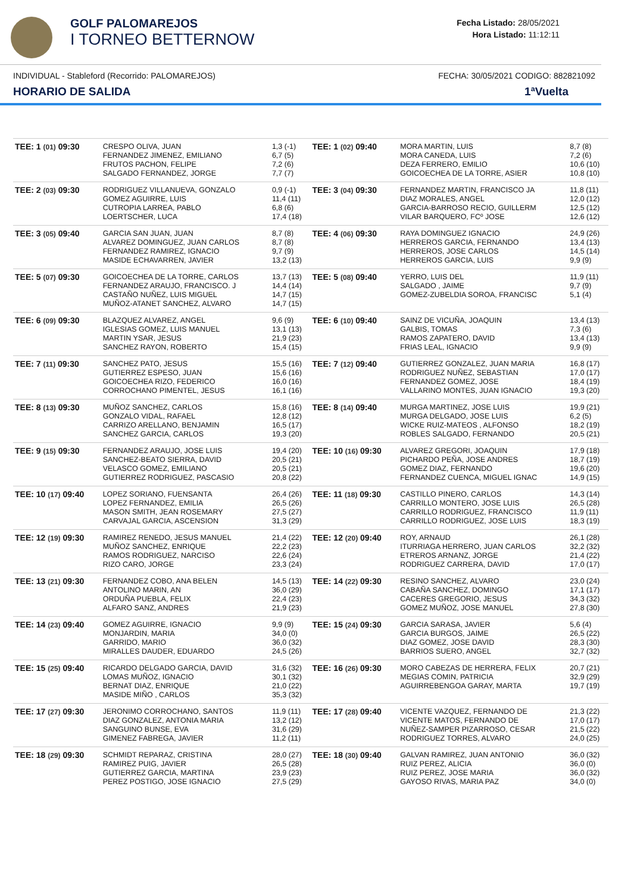GOLF PALOMAREJOS
I TORNEO BETTERNOW
Fecha Listado: 28/05/2021
Hora Listado: 11:12:11
INDIVIDUAL - Stableford (Recorrido: PALOMAREJOS) FECHA: 30/05/2021 CODIGO: 882821092
HORARIO DE SALIDA 1ªVuelta
| TEE: 1 (01) 09:30 | CRESPO OLIVA, JUAN FERNANDEZ JIMENEZ, EMILIANO FRUTOS PACHON, FELIPE SALGADO FERNANDEZ, JORGE | 1,3 (-1) 6,7 (5) 7,2 (6) 7,7 (7) | TEE: 1 (02) 09:40 | MORA MARTIN, LUIS MORA CANEDA, LUIS DEZA FERRERO, EMILIO GOICOECHEA DE LA TORRE, ASIER | 8,7 (8) 7,2 (6) 10,6 (10) 10,8 (10) |
| TEE: 2 (03) 09:30 | RODRIGUEZ VILLANUEVA, GONZALO GOMEZ AGUIRRE, LUIS CUTROPIA LARREA, PABLO LOERTSCHER, LUCA | 0,9 (-1) 11,4 (11) 6,8 (6) 17,4 (18) | TEE: 3 (04) 09:30 | FERNANDEZ MARTIN, FRANCISCO JA DIAZ MORALES, ANGEL GARCIA-BARROSO RECIO, GUILLERM VILAR BARQUERO, FCº JOSE | 11,8 (11) 12,0 (12) 12,5 (12) 12,6 (12) |
| TEE: 3 (05) 09:40 | GARCIA SAN JUAN, JUAN ALVAREZ DOMINGUEZ, JUAN CARLOS FERNANDEZ RAMIREZ, IGNACIO MASIDE ECHAVARREN, JAVIER | 8,7 (8) 8,7 (8) 9,7 (9) 13,2 (13) | TEE: 4 (06) 09:30 | RAYA DOMINGUEZ IGNACIO HERREROS GARCIA, FERNANDO HERREROS, JOSE CARLOS HERREROS GARCIA, LUIS | 24,9 (26) 13,4 (13) 14,5 (14) 9,9 (9) |
| TEE: 5 (07) 09:30 | GOICOECHEA DE LA TORRE, CARLOS FERNANDEZ ARAUJO, FRANCISCO. J CASTAÑO NUÑEZ, LUIS MIGUEL MUÑOZ-ATANET SANCHEZ, ALVARO | 13,7 (13) 14,4 (14) 14,7 (15) 14,7 (15) | TEE: 5 (08) 09:40 | YERRO, LUIS DEL SALGADO , JAIME GOMEZ-ZUBELDIA SOROA, FRANCISC | 11,9 (11) 9,7 (9) 5,1 (4) |
| TEE: 6 (09) 09:30 | BLAZQUEZ ALVAREZ, ANGEL IGLESIAS GOMEZ, LUIS MANUEL MARTIN YSAR, JESUS SANCHEZ RAYON, ROBERTO | 9,6 (9) 13,1 (13) 21,9 (23) 15,4 (15) | TEE: 6 (10) 09:40 | SAINZ DE VICUÑA, JOAQUIN GALBIS, TOMAS RAMOS ZAPATERO, DAVID FRIAS LEAL, IGNACIO | 13,4 (13) 7,3 (6) 13,4 (13) 9,9 (9) |
| TEE: 7 (11) 09:30 | SANCHEZ PATO, JESUS GUTIERREZ ESPESO, JUAN GOICOECHEA RIZO, FEDERICO CORROCHANO PIMENTEL, JESUS | 15,5 (16) 15,6 (16) 16,0 (16) 16,1 (16) | TEE: 7 (12) 09:40 | GUTIERREZ GONZALEZ, JUAN MARIA RODRIGUEZ NUÑEZ, SEBASTIAN FERNANDEZ GOMEZ, JOSE VALLARINO MONTES, JUAN IGNACIO | 16,8 (17) 17,0 (17) 18,4 (19) 19,3 (20) |
| TEE: 8 (13) 09:30 | MUÑOZ SANCHEZ, CARLOS GONZALO VIDAL, RAFAEL CARRIZO ARELLANO, BENJAMIN SANCHEZ GARCIA, CARLOS | 15,8 (16) 12,8 (12) 16,5 (17) 19,3 (20) | TEE: 8 (14) 09:40 | MURGA MARTINEZ, JOSE LUIS MURGA DELGADO, JOSE LUIS WICKE RUIZ-MATEOS , ALFONSO ROBLES SALGADO, FERNANDO | 19,9 (21) 6,2 (5) 18,2 (19) 20,5 (21) |
| TEE: 9 (15) 09:30 | FERNANDEZ ARAUJO, JOSE LUIS SANCHEZ-BEATO SIERRA, DAVID VELASCO GOMEZ, EMILIANO GUTIERREZ RODRIGUEZ, PASCASIO | 19,4 (20) 20,5 (21) 20,5 (21) 20,8 (22) | TEE: 10 (16) 09:30 | ALVAREZ GREGORI, JOAQUIN PICHARDO PEÑA, JOSE ANDRES GOMEZ DIAZ, FERNANDO FERNANDEZ CUENCA, MIGUEL IGNAC | 17,9 (18) 18,7 (19) 19,6 (20) 14,9 (15) |
| TEE: 10 (17) 09:40 | LOPEZ SORIANO, FUENSANTA LOPEZ FERNANDEZ, EMILIA MASON SMITH, JEAN ROSEMARY CARVAJAL GARCIA, ASCENSION | 26,4 (26) 26,5 (26) 27,5 (27) 31,3 (29) | TEE: 11 (18) 09:30 | CASTILLO PINERO, CARLOS CARRILLO MONTERO, JOSE LUIS CARRILLO RODRIGUEZ, FRANCISCO CARRILLO RODRIGUEZ, JOSE LUIS | 14,3 (14) 26,5 (28) 11,9 (11) 18,3 (19) |
| TEE: 12 (19) 09:30 | RAMIREZ RENEDO, JESUS MANUEL MUÑOZ SANCHEZ, ENRIQUE RAMOS RODRIGUEZ, NARCISO RIZO CARO, JORGE | 21,4 (22) 22,2 (23) 22,6 (24) 23,3 (24) | TEE: 12 (20) 09:40 | ROY, ARNAUD ITURRIAGA HERRERO, JUAN CARLOS ETREROS ARNANZ, JORGE RODRIGUEZ CARRERA, DAVID | 26,1 (28) 32,2 (32) 21,4 (22) 17,0 (17) |
| TEE: 13 (21) 09:30 | FERNANDEZ COBO, ANA BELEN ANTOLINO MARIN, AN ORDUÑA PUEBLA, FELIX ALFARO SANZ, ANDRES | 14,5 (13) 36,0 (29) 22,4 (23) 21,9 (23) | TEE: 14 (22) 09:30 | RESINO SANCHEZ, ALVARO CABAÑA SANCHEZ, DOMINGO CACERES GREGORIO, JESUS GOMEZ MUÑOZ, JOSE MANUEL | 23,0 (24) 17,1 (17) 34,3 (32) 27,8 (30) |
| TEE: 14 (23) 09:40 | GOMEZ AGUIRRE, IGNACIO MONJARDIN, MARIA GARRIDO, MARIO MIRALLES DAUDER, EDUARDO | 9,9 (9) 34,0 (0) 36,0 (32) 24,5 (26) | TEE: 15 (24) 09:30 | GARCIA SARASA, JAVIER GARCIA BURGOS, JAIME DIAZ GOMEZ, JOSE DAVID BARRIOS SUERO, ANGEL | 5,6 (4) 26,5 (22) 28,3 (30) 32,7 (32) |
| TEE: 15 (25) 09:40 | RICARDO DELGADO GARCIA, DAVID LOMAS MUÑOZ, IGNACIO BERNAT DIAZ, ENRIQUE MASIDE MIÑO , CARLOS | 31,6 (32) 30,1 (32) 21,0 (22) 35,3 (32) | TEE: 16 (26) 09:30 | MORO CABEZAS DE HERRERA, FELIX MEGIAS COMIN, PATRICIA AGUIRREBENGOA GARAY, MARTA | 20,7 (21) 32,9 (29) 19,7 (19) |
| TEE: 17 (27) 09:30 | JERONIMO CORROCHANO, SANTOS DIAZ GONZALEZ, ANTONIA MARIA SANGUINO BUNSE, EVA GIMENEZ FABREGA, JAVIER | 11,9 (11) 13,2 (12) 31,6 (29) 11,2 (11) | TEE: 17 (28) 09:40 | VICENTE VAZQUEZ, FERNANDO DE VICENTE MATOS, FERNANDO DE NUÑEZ-SAMPER PIZARROSO, CESAR RODRIGUEZ TORRES, ALVARO | 21,3 (22) 17,0 (17) 21,5 (22) 24,0 (25) |
| TEE: 18 (29) 09:30 | SCHMIDT REPARAZ, CRISTINA RAMIREZ PUIG, JAVIER GUTIERREZ GARCIA, MARTINA PEREZ POSTIGO, JOSE IGNACIO | 28,0 (27) 26,5 (28) 23,9 (23) 27,5 (29) | TEE: 18 (30) 09:40 | GALVAN RAMIREZ, JUAN ANTONIO RUIZ PEREZ, ALICIA RUIZ PEREZ, JOSE MARIA GAYOSO RIVAS, MARIA PAZ | 36,0 (32) 36,0 (0) 36,0 (32) 34,0 (0) |